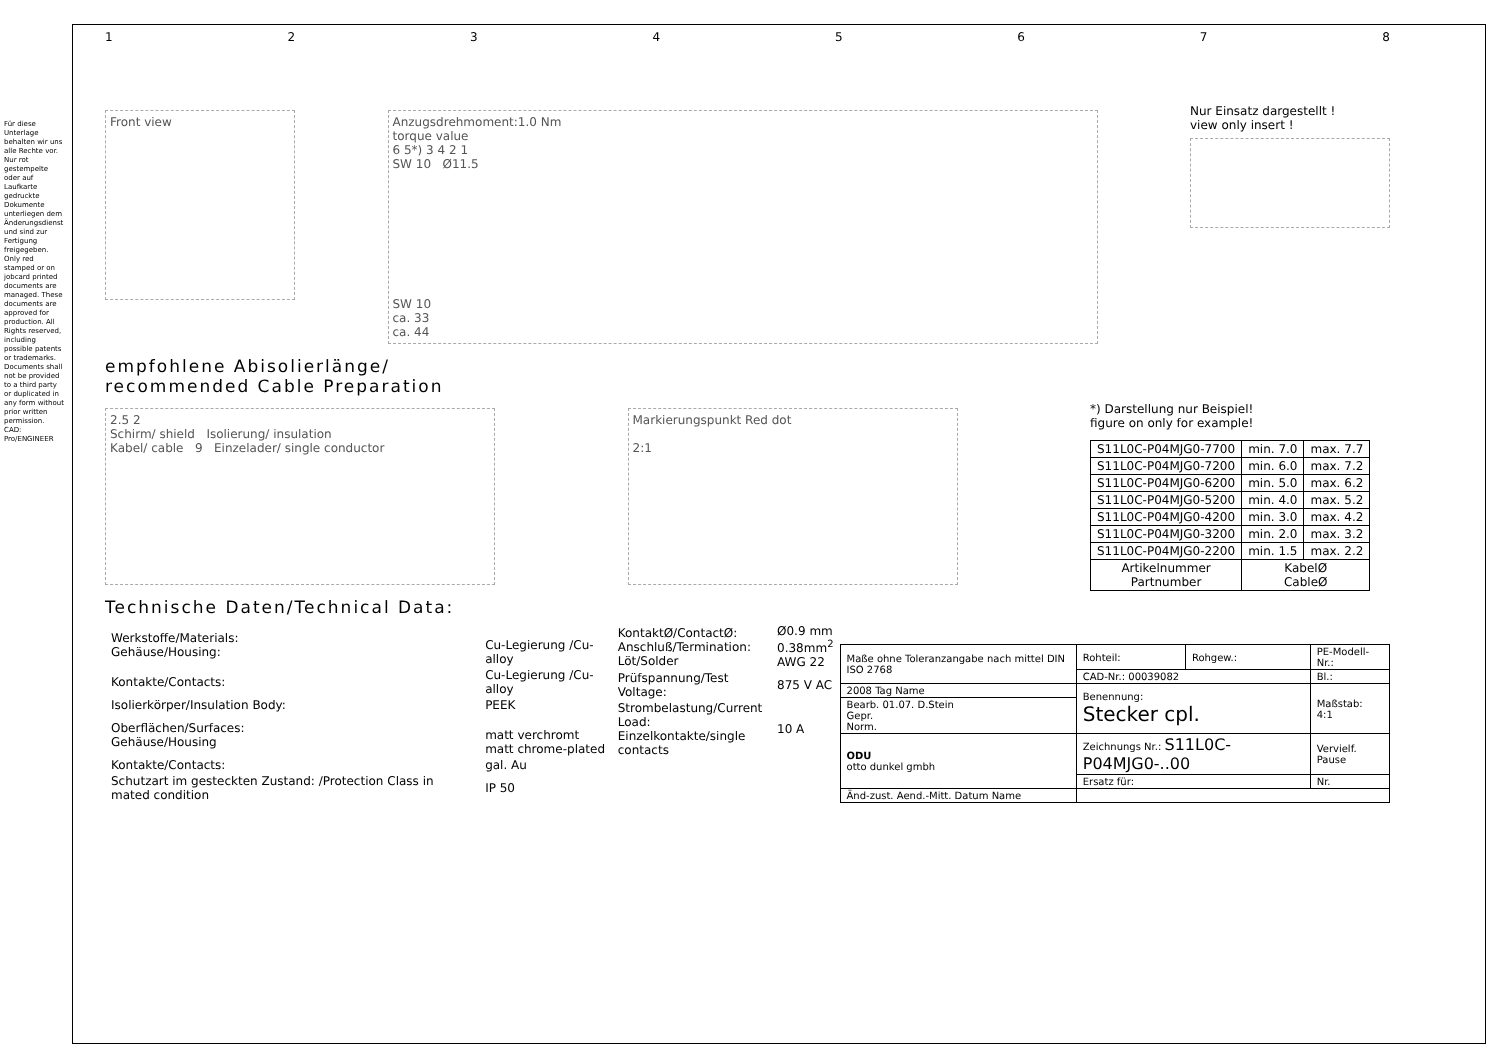Für diese Unterlage behalten wir uns alle Rechte vor. Nur rot gestempelte oder auf Laufkarte gedruckte Dokumente unterliegen dem Änderungsdienst und sind zur Fertigung freigegeben. Only red stamped or on jobcard printed documents are managed. These documents are approved for production. All Rights reserved, including possible patents or trademarks. Documents shall not be provided to a third party or duplicated in any form without prior written permission. CAD: Pro/ENGINEER
12345678
Front view
Anzugsdrehmoment:1.0 Nm
torque value
6 5*) 3 4 2 1
SW 10 Ø11.5
SW 10
ca. 33
ca. 44
Nur Einsatz dargestellt !
view only insert !
empfohlene Abisolierlänge/
recommended Cable Preparation
2.5 2
Schirm/ shield Isolierung/ insulation
Kabel/ cable 9 Einzelader/ single conductor
Markierungspunkt Red dot
2:1
*) Darstellung nur Beispiel!
figure on only for example!
| S11L0C-P04MJG0-7700 | min. 7.0 | max. 7.7 |
| S11L0C-P04MJG0-7200 | min. 6.0 | max. 7.2 |
| S11L0C-P04MJG0-6200 | min. 5.0 | max. 6.2 |
| S11L0C-P04MJG0-5200 | min. 4.0 | max. 5.2 |
| S11L0C-P04MJG0-4200 | min. 3.0 | max. 4.2 |
| S11L0C-P04MJG0-3200 | min. 2.0 | max. 3.2 |
| S11L0C-P04MJG0-2200 | min. 1.5 | max. 2.2 |
| Artikelnummer Partnumber | KabelØ CableØ | |
Technische Daten/Technical Data:
| Werkstoffe/Materials: Gehäuse/Housing: | Cu-Legierung /Cu-alloy |
| Kontakte/Contacts: | Cu-Legierung /Cu-alloy |
| Isolierkörper/Insulation Body: | PEEK |
| Oberflächen/Surfaces: Gehäuse/Housing | matt verchromt matt chrome-plated |
| Kontakte/Contacts: | gal. Au |
| Schutzart im gesteckten Zustand: /Protection Class in mated condition | IP 50 |
| KontaktØ/ContactØ: Anschluß/Termination: Löt/Solder | Ø0.9 mm 0.38mm<sup>2</sup> AWG 22 |
| Prüfspannung/Test Voltage: | 875 V AC |
| Strombelastung/Current Load: Einzelkontakte/single contacts | 10 A |
| Maße ohne Toleranzangabe nach mittel DIN ISO 2768 | Rohteil: | Rohgew.: | PE-Modell-Nr.: |
| | CAD-Nr.: 00039082 | | Bl.: |
| 2008 Tag Name | Benennung: Stecker cpl. | | Maßstab: 4:1 |
| Bearb. 01.07. D.Stein Gepr. Norm. | | | |
| ODU otto dunkel gmbh | Zeichnungs Nr.: S11L0C-P04MJG0-..00 | | Vervielf. Pause |
| | Ersatz für: | | Nr. |
| Änd-zust. Aend.-Mitt. Datum Name | | | |